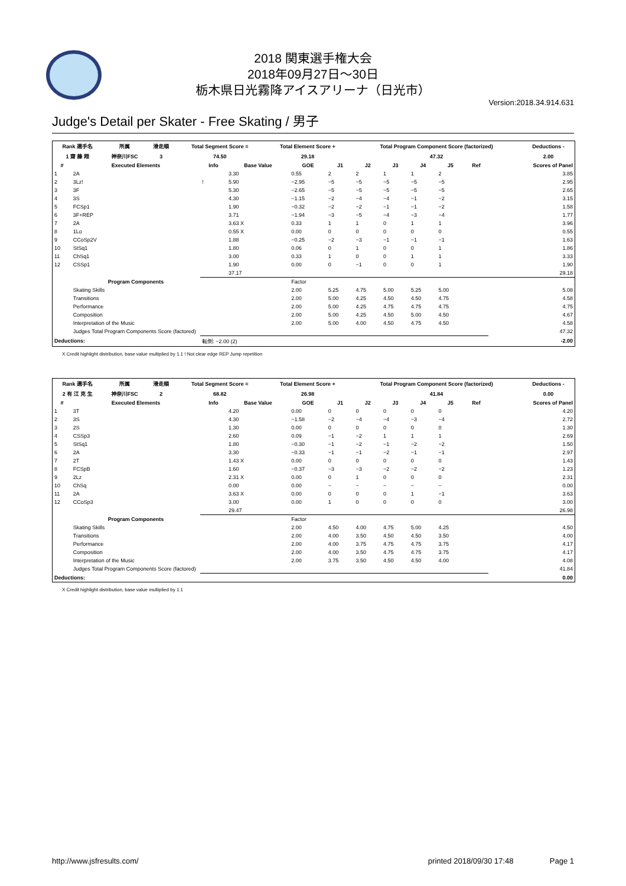2018 関東選手権大会
2018年09月27日～30日
栃木県日光霧降アイスアリーナ（日光市）
Version:2018.34.914.631
Judge's Detail per Skater - Free Skating / 男子
| Rank 選手名 | 所属 | 滑走順 | Total Segment Score = | Total Element Score + | Total Program Component Score (factorized) | Deductions - |
| --- | --- | --- | --- | --- | --- | --- |
| 1 齋 藤 翔 | 神奈川FSC | 3 | 74.50 | 29.18 | 47.32 | 2.00 |
| # | Executed Elements | Info | Base Value | GOE | J1 | J2 | J3 | J4 | J5 | Ref | Scores of Panel |
| --- | --- | --- | --- | --- | --- | --- | --- | --- | --- | --- | --- |
| 1 | 2A | | 3.30 | 0.55 | 2 | 2 | 1 | 1 | 2 | | 3.85 |
| 2 | 3Lz! | ! | 5.90 | −2.95 | −5 | −5 | −5 | −5 | −5 | | 2.95 |
| 3 | 3F | | 5.30 | −2.65 | −5 | −5 | −5 | −5 | −5 | | 2.65 |
| 4 | 3S | | 4.30 | −1.15 | −2 | −4 | −4 | −1 | −2 | | 3.15 |
| 5 | FCSp1 | | 1.90 | −0.32 | −2 | −2 | −1 | −1 | −2 | | 1.58 |
| 6 | 3F+REP | | 3.71 | −1.94 | −3 | −5 | −4 | −3 | −4 | | 1.77 |
| 7 | 2A | | 3.63 X | 0.33 | 1 | 1 | 0 | 1 | 1 | | 3.96 |
| 8 | 1Lo | | 0.55 X | 0.00 | 0 | 0 | 0 | 0 | 0 | | 0.55 |
| 9 | CCoSp2V | | 1.88 | −0.25 | −2 | −3 | −1 | −1 | −1 | | 1.63 |
| 10 | StSq1 | | 1.80 | 0.06 | 0 | 1 | 0 | 0 | 1 | | 1.86 |
| 11 | ChSq1 | | 3.00 | 0.33 | 1 | 0 | 0 | 1 | 1 | | 3.33 |
| 12 | CSSp1 | | 1.90 | 0.00 | 0 | −1 | 0 | 0 | 1 | | 1.90 |
| | | | 37.17 | | | | | | | | 29.18 |
| | Program Components | | | Factor | | | | | | | |
| | Skating Skills | | | 2.00 | 5.25 | 4.75 | 5.00 | 5.25 | 5.00 | | 5.08 |
| | Transitions | | | 2.00 | 5.00 | 4.25 | 4.50 | 4.50 | 4.75 | | 4.58 |
| | Performance | | | 2.00 | 5.00 | 4.25 | 4.75 | 4.75 | 4.75 | | 4.75 |
| | Composition | | | 2.00 | 5.00 | 4.25 | 4.50 | 5.00 | 4.50 | | 4.67 |
| | Interpretation of the Music | | | 2.00 | 5.00 | 4.00 | 4.50 | 4.75 | 4.50 | | 4.58 |
| | Judges Total Program Components Score (factored) | | | | | | | | | | 47.32 |
| Deductions: | | 転倒: −2.00 (2) | | | | | | | | | -2.00 |
X Credit highlight distribution, base value multiplied by 1.1 ! Not clear edge REP Jump repetition
| Rank 選手名 | 所属 | 滑走順 | Total Segment Score = | Total Element Score + | Total Program Component Score (factorized) | Deductions - |
| --- | --- | --- | --- | --- | --- | --- |
| 2 有 江 克 生 | 神奈川FSC | 2 | 68.82 | 26.98 | 41.84 | 0.00 |
| # | Executed Elements | Info | Base Value | GOE | J1 | J2 | J3 | J4 | J5 | Ref | Scores of Panel |
| --- | --- | --- | --- | --- | --- | --- | --- | --- | --- | --- | --- |
| 1 | 3T | | 4.20 | 0.00 | 0 | 0 | 0 | 0 | 0 | | 4.20 |
| 2 | 3S | | 4.30 | −1.58 | −2 | −4 | −4 | −3 | −4 | | 2.72 |
| 3 | 2S | | 1.30 | 0.00 | 0 | 0 | 0 | 0 | 0 | | 1.30 |
| 4 | CSSp3 | | 2.60 | 0.09 | −1 | −2 | 1 | 1 | 1 | | 2.69 |
| 5 | StSq1 | | 1.80 | −0.30 | −1 | −2 | −1 | −2 | −2 | | 1.50 |
| 6 | 2A | | 3.30 | −0.33 | −1 | −1 | −2 | −1 | −1 | | 2.97 |
| 7 | 2T | | 1.43 X | 0.00 | 0 | 0 | 0 | 0 | 0 | | 1.43 |
| 8 | FCSpB | | 1.60 | −0.37 | −3 | −3 | −2 | −2 | −2 | | 1.23 |
| 9 | 2Lz | | 2.31 X | 0.00 | 0 | 1 | 0 | 0 | 0 | | 2.31 |
| 10 | ChSq | | 0.00 | 0.00 | − | − | − | − | − | | 0.00 |
| 11 | 2A | | 3.63 X | 0.00 | 0 | 0 | 0 | 1 | −1 | | 3.63 |
| 12 | CCoSp3 | | 3.00 | 0.00 | 1 | 0 | 0 | 0 | 0 | | 3.00 |
| | | | 29.47 | | | | | | | | 26.98 |
| | Program Components | | | Factor | | | | | | | |
| | Skating Skills | | | 2.00 | 4.50 | 4.00 | 4.75 | 5.00 | 4.25 | | 4.50 |
| | Transitions | | | 2.00 | 4.00 | 3.50 | 4.50 | 4.50 | 3.50 | | 4.00 |
| | Performance | | | 2.00 | 4.00 | 3.75 | 4.75 | 4.75 | 3.75 | | 4.17 |
| | Composition | | | 2.00 | 4.00 | 3.50 | 4.75 | 4.75 | 3.75 | | 4.17 |
| | Interpretation of the Music | | | 2.00 | 3.75 | 3.50 | 4.50 | 4.50 | 4.00 | | 4.08 |
| | Judges Total Program Components Score (factored) | | | | | | | | | | 41.84 |
| Deductions: | | | | | | | | | | | 0.00 |
X Credit highlight distribution, base value multiplied by 1.1
http://www.jsfresults.com/ printed 2018/09/30 17:48 Page 1